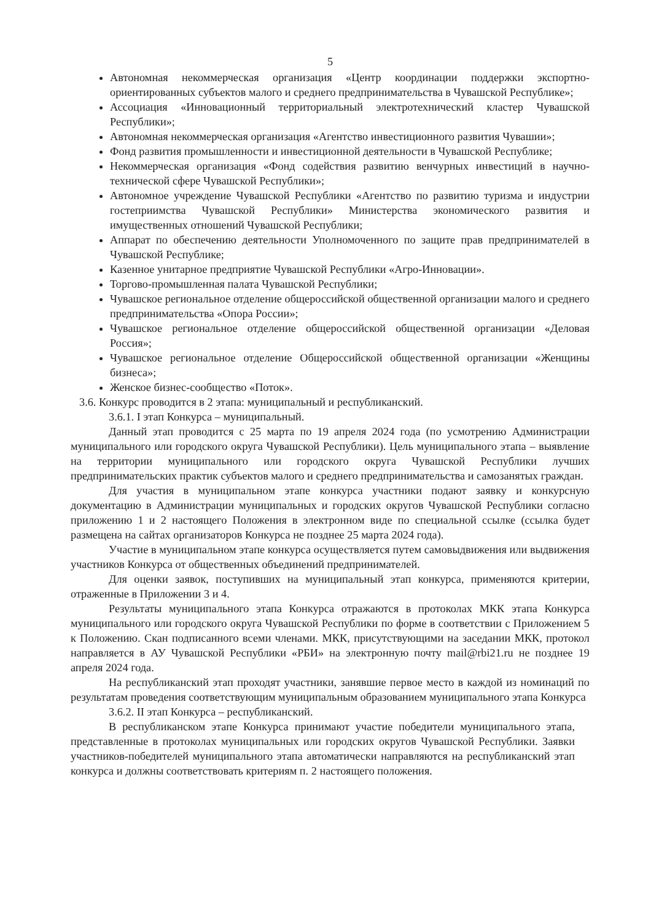5
Автономная некоммерческая организация «Центр координации поддержки экспортно-ориентированных субъектов малого и среднего предпринимательства в Чувашской Республике»;
Ассоциация «Инновационный территориальный электротехнический кластер Чувашской Республики»;
Автономная некоммерческая организация «Агентство инвестиционного развития Чувашии»;
Фонд развития промышленности и инвестиционной деятельности в Чувашской Республике;
Некоммерческая организация «Фонд содействия развитию венчурных инвестиций в научно-технической сфере Чувашской Республики»;
Автономное учреждение Чувашской Республики «Агентство по развитию туризма и индустрии гостеприимства Чувашской Республики» Министерства экономического развития и имущественных отношений Чувашской Республики;
Аппарат по обеспечению деятельности Уполномоченного по защите прав предпринимателей в Чувашской Республике;
Казенное унитарное предприятие Чувашской Республики «Агро-Инновации».
Торгово-промышленная палата Чувашской Республики;
Чувашское региональное отделение общероссийской общественной организации малого и среднего предпринимательства «Опора России»;
Чувашское региональное отделение общероссийской общественной организации «Деловая Россия»;
Чувашское региональное отделение Общероссийской общественной организации «Женщины бизнеса»;
Женское бизнес-сообщество «Поток».
3.6. Конкурс проводится в 2 этапа: муниципальный и республиканский.
3.6.1. I этап Конкурса – муниципальный.
Данный этап проводится с 25 марта по 19 апреля 2024 года (по усмотрению Администрации муниципального или городского округа Чувашской Республики). Цель муниципального этапа – выявление на территории муниципального или городского округа Чувашской Республики лучших предпринимательских практик субъектов малого и среднего предпринимательства и самозанятых граждан.
Для участия в муниципальном этапе конкурса участники подают заявку и конкурсную документацию в Администрации муниципальных и городских округов Чувашской Республики согласно приложению 1 и 2 настоящего Положения в электронном виде по специальной ссылке (ссылка будет размещена на сайтах организаторов Конкурса не позднее 25 марта 2024 года).
Участие в муниципальном этапе конкурса осуществляется путем самовыдвижения или выдвижения участников Конкурса от общественных объединений предпринимателей.
Для оценки заявок, поступивших на муниципальный этап конкурса, применяются критерии, отраженные в Приложении 3 и 4.
Результаты муниципального этапа Конкурса отражаются в протоколах МКК этапа Конкурса муниципального или городского округа Чувашской Республики по форме в соответствии с Приложением 5 к Положению. Скан подписанного всеми членами. МКК, присутствующими на заседании МКК, протокол направляется в АУ Чувашской Республики «РБИ» на электронную почту mail@rbi21.ru не позднее 19 апреля 2024 года.
На республиканский этап проходят участники, занявшие первое место в каждой из номинаций по результатам проведения соответствующим муниципальным образованием муниципального этапа Конкурса
3.6.2. II этап Конкурса – республиканский.
В республиканском этапе Конкурса принимают участие победители муниципального этапа, представленные в протоколах муниципальных или городских округов Чувашской Республики. Заявки участников-победителей муниципального этапа автоматически направляются на республиканский этап конкурса и должны соответствовать критериям п. 2 настоящего положения.